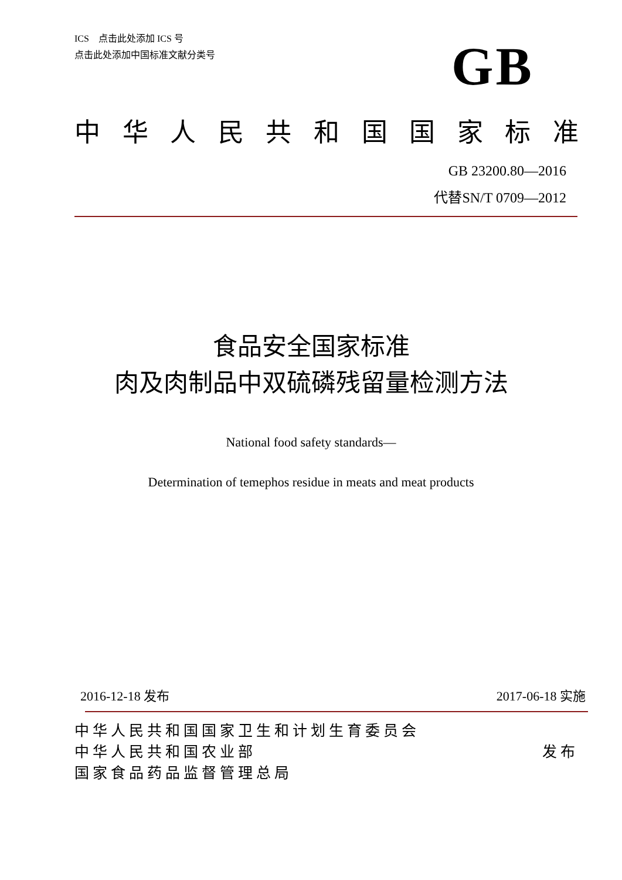ICS　点击此处添加 ICS 号
点击此处添加中国标准文献分类号
GB
中华人民共和国国家标准
GB 23200.80—2016
代替SN/T 0709—2012
食品安全国家标准
肉及肉制品中双硫磷残留量检测方法
National food safety standards—
Determination of temephos residue in meats and meat products
2016-12-18 发布 2017-06-18 实施
中华人民共和国国家卫生和计划生育委员会
中华人民共和国农业部 发布
国家食品药品监督管理总局